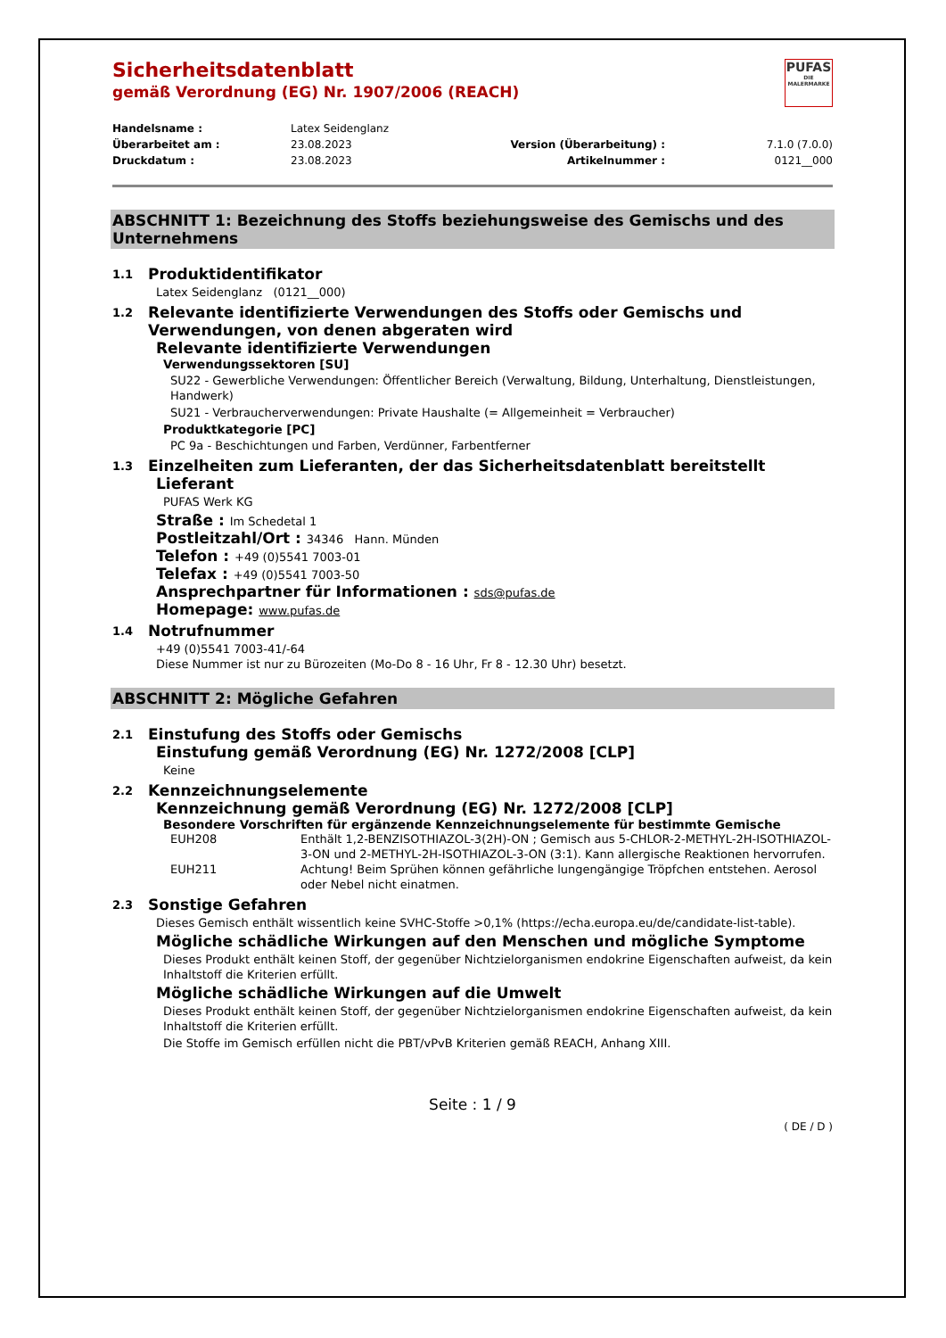PUFAS
DIE MALERMARKE
Sicherheitsdatenblatt
gemäß Verordnung (EG) Nr. 1907/2006 (REACH)
Handelsname :
Latex Seidenglanz
Überarbeitet am :
23.08.2023
Version (Überarbeitung) :
7.1.0 (7.0.0)
Druckdatum :
23.08.2023
Artikelnummer :
0121__000
ABSCHNITT 1: Bezeichnung des Stoffs beziehungsweise des Gemischs und des Unternehmens
1.1 Produktidentifikator
Latex Seidenglanz (0121__000)
1.2 Relevante identifizierte Verwendungen des Stoffs oder Gemischs und Verwendungen, von denen abgeraten wird
Relevante identifizierte Verwendungen
Verwendungssektoren [SU]
SU22 - Gewerbliche Verwendungen: Öffentlicher Bereich (Verwaltung, Bildung, Unterhaltung, Dienstleistungen, Handwerk)
SU21 - Verbraucherverwendungen: Private Haushalte (= Allgemeinheit = Verbraucher)
Produktkategorie [PC]
PC 9a - Beschichtungen und Farben, Verdünner, Farbentferner
1.3 Einzelheiten zum Lieferanten, der das Sicherheitsdatenblatt bereitstellt
Lieferant
PUFAS Werk KG
Straße : Im Schedetal 1
Postleitzahl/Ort : 34346 Hann. Münden
Telefon : +49 (0)5541 7003-01
Telefax : +49 (0)5541 7003-50
Ansprechpartner für Informationen : sds@pufas.de
Homepage: www.pufas.de
1.4 Notrufnummer
+49 (0)5541 7003-41/-64
Diese Nummer ist nur zu Bürozeiten (Mo-Do 8 - 16 Uhr, Fr 8 - 12.30 Uhr) besetzt.
ABSCHNITT 2: Mögliche Gefahren
2.1 Einstufung des Stoffs oder Gemischs
Einstufung gemäß Verordnung (EG) Nr. 1272/2008 [CLP]
Keine
2.2 Kennzeichnungselemente
Kennzeichnung gemäß Verordnung (EG) Nr. 1272/2008 [CLP]
Besondere Vorschriften für ergänzende Kennzeichnungselemente für bestimmte Gemische
EUH208 Enthält 1,2-BENZISOTHIAZOL-3(2H)-ON ; Gemisch aus 5-CHLOR-2-METHYL-2H-ISOTHIAZOL-3-ON und 2-METHYL-2H-ISOTHIAZOL-3-ON (3:1). Kann allergische Reaktionen hervorrufen.
EUH211 Achtung! Beim Sprühen können gefährliche lungengängige Tröpfchen entstehen. Aerosol oder Nebel nicht einatmen.
2.3 Sonstige Gefahren
Dieses Gemisch enthält wissentlich keine SVHC-Stoffe >0,1% (https://echa.europa.eu/de/candidate-list-table).
Mögliche schädliche Wirkungen auf den Menschen und mögliche Symptome
Dieses Produkt enthält keinen Stoff, der gegenüber Nichtzielorganismen endokrine Eigenschaften aufweist, da kein Inhaltstoff die Kriterien erfüllt.
Mögliche schädliche Wirkungen auf die Umwelt
Dieses Produkt enthält keinen Stoff, der gegenüber Nichtzielorganismen endokrine Eigenschaften aufweist, da kein Inhaltstoff die Kriterien erfüllt.
Die Stoffe im Gemisch erfüllen nicht die PBT/vPvB Kriterien gemäß REACH, Anhang XIII.
Seite : 1 / 9
( DE / D )